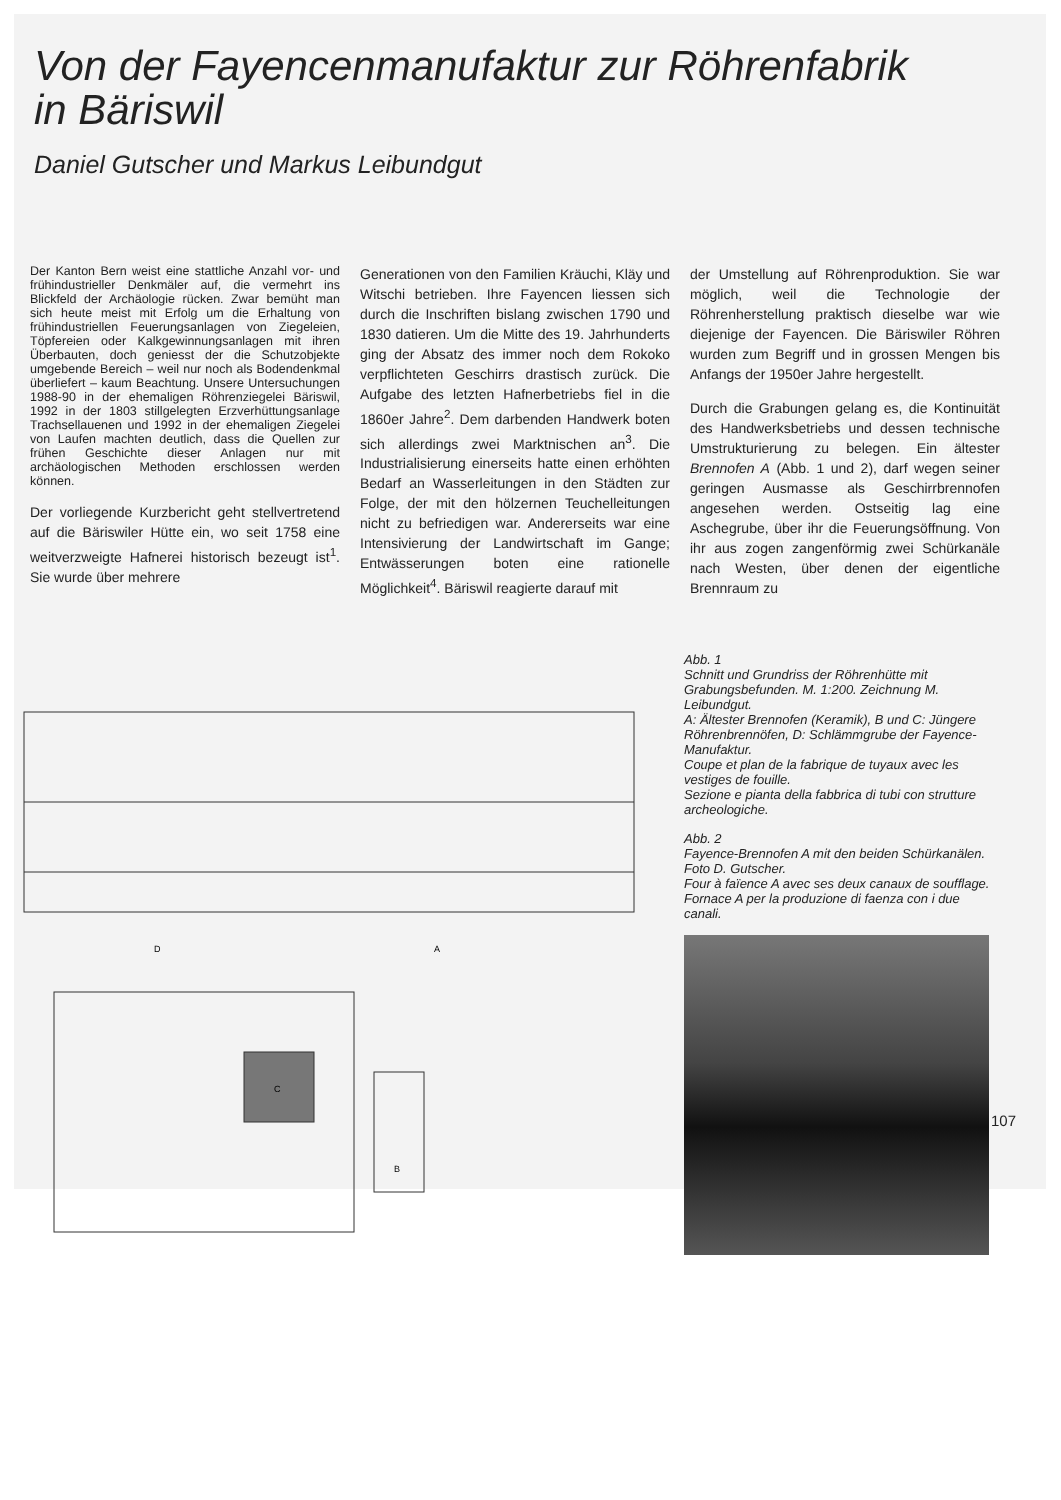Von der Fayencenmanufaktur zur Röhrenfabrik
in Bäriswil
Daniel Gutscher und Markus Leibundgut
Der Kanton Bern weist eine stattliche Anzahl vor- und frühindustrieller Denkmäler auf, die vermehrt ins Blickfeld der Archäologie rücken. Zwar bemüht man sich heute meist mit Erfolg um die Erhaltung von frühindustriellen Feuerungsanlagen von Ziegeleien, Töpfereien oder Kalkgewinnungsanlagen mit ihren Überbauten, doch geniesst der die Schutzobjekte umgebende Bereich – weil nur noch als Bodendenkmal überliefert – kaum Beachtung. Unsere Untersuchungen 1988-90 in der ehemaligen Röhrenziegelei Bäriswil, 1992 in der 1803 stillgelegten Erzverhüttungsanlage Trachsellauenen und 1992 in der ehemaligen Ziegelei von Laufen machten deutlich, dass die Quellen zur frühen Geschichte dieser Anlagen nur mit archäologischen Methoden erschlossen werden können.
Der vorliegende Kurzbericht geht stellvertretend auf die Bäriswiler Hütte ein, wo seit 1758 eine weitverzweigte Hafnerei historisch bezeugt ist<sup>1</sup>. Sie wurde über mehrere
Generationen von den Familien Kräuchi, Kläy und Witschi betrieben. Ihre Fayencen liessen sich durch die Inschriften bislang zwischen 1790 und 1830 datieren. Um die Mitte des 19. Jahrhunderts ging der Absatz des immer noch dem Rokoko verpflichteten Geschirrs drastisch zurück. Die Aufgabe des letzten Hafnerbetriebs fiel in die 1860er Jahre<sup>2</sup>. Dem darbenden Handwerk boten sich allerdings zwei Marktnischen an<sup>3</sup>. Die Industrialisierung einerseits hatte einen erhöhten Bedarf an Wasserleitungen in den Städten zur Folge, der mit den hölzernen Teuchelleitungen nicht zu befriedigen war. Andererseits war eine Intensivierung der Landwirtschaft im Gange; Entwässerungen boten eine rationelle Möglichkeit<sup>4</sup>. Bäriswil reagierte darauf mit
der Umstellung auf Röhrenproduktion. Sie war möglich, weil die Technologie der Röhrenherstellung praktisch dieselbe war wie diejenige der Fayencen. Die Bäriswiler Röhren wurden zum Begriff und in grossen Mengen bis Anfangs der 1950er Jahre hergestellt.
Durch die Grabungen gelang es, die Kontinuität des Handwerksbetriebs und dessen technische Umstrukturierung zu belegen. Ein ältester Brennofen A (Abb. 1 und 2), darf wegen seiner geringen Ausmasse als Geschirrbrennofen angesehen werden. Ostseitig lag eine Aschegrube, über ihr die Feuerungsöffnung. Von ihr aus zogen zangenförmig zwei Schürkanäle nach Westen, über denen der eigentliche Brennraum zu
D
C
B
A
Abb. 1
Schnitt und Grundriss der Röhrenhütte mit Grabungsbefunden. M. 1:200. Zeichnung M. Leibundgut.
A: Ältester Brennofen (Keramik), B und C: Jüngere Röhrenbrennöfen, D: Schlämmgrube der Fayence-Manufaktur.
Coupe et plan de la fabrique de tuyaux avec les vestiges de fouille.
Sezione e pianta della fabbrica di tubi con strutture archeologiche.
Abb. 2
Fayence-Brennofen A mit den beiden Schürkanälen.
Foto D. Gutscher.
Four à faïence A avec ses deux canaux de soufflage.
Fornace A per la produzione di faenza con i due canali.
107